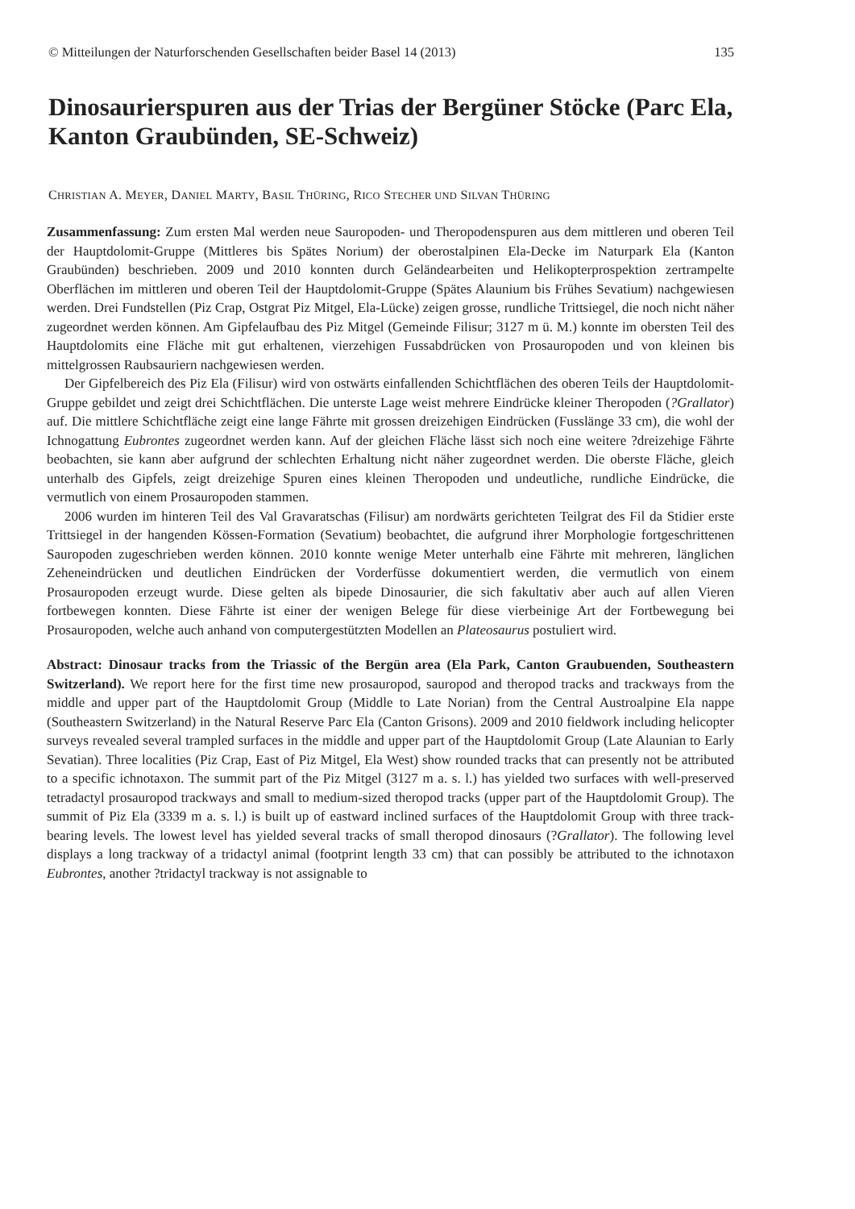© Mitteilungen der Naturforschenden Gesellschaften beider Basel 14 (2013) 135
Dinosaurierspuren aus der Trias der Bergüner Stöcke (Parc Ela, Kanton Graubünden, SE-Schweiz)
CHRISTIAN A. MEYER, DANIEL MARTY, BASIL THÜRING, RICO STECHER UND SILVAN THÜRING
Zusammenfassung: Zum ersten Mal werden neue Sauropoden- und Theropodenspuren aus dem mittleren und oberen Teil der Hauptdolomit-Gruppe (Mittleres bis Spätes Norium) der oberostalpinen Ela-Decke im Naturpark Ela (Kanton Graubünden) beschrieben. 2009 und 2010 konnten durch Geländearbeiten und Helikopterprospektion zertrampelte Oberflächen im mittleren und oberen Teil der Hauptdolomit-Gruppe (Spätes Alaunium bis Frühes Sevatium) nachgewiesen werden. Drei Fundstellen (Piz Crap, Ostgrat Piz Mitgel, Ela-Lücke) zeigen grosse, rundliche Trittsiegel, die noch nicht näher zugeordnet werden können. Am Gipfelaufbau des Piz Mitgel (Gemeinde Filisur; 3127 m ü. M.) konnte im obersten Teil des Hauptdolomits eine Fläche mit gut erhaltenen, vierzehigen Fussabdrücken von Prosauropoden und von kleinen bis mittelgrossen Raubsauriern nachgewiesen werden.
Der Gipfelbereich des Piz Ela (Filisur) wird von ostwärts einfallenden Schichtflächen des oberen Teils der Hauptdolomit-Gruppe gebildet und zeigt drei Schichtflächen. Die unterste Lage weist mehrere Eindrücke kleiner Theropoden (?Grallator) auf. Die mittlere Schichtfläche zeigt eine lange Fährte mit grossen dreizehigen Eindrücken (Fusslänge 33 cm), die wohl der Ichnogattung Eubrontes zugeordnet werden kann. Auf der gleichen Fläche lässt sich noch eine weitere ?dreizehige Fährte beobachten, sie kann aber aufgrund der schlechten Erhaltung nicht näher zugeordnet werden. Die oberste Fläche, gleich unterhalb des Gipfels, zeigt dreizehige Spuren eines kleinen Theropoden und undeutliche, rundliche Eindrücke, die vermutlich von einem Prosauropoden stammen.
2006 wurden im hinteren Teil des Val Gravaratschas (Filisur) am nordwärts gerichteten Teilgrat des Fil da Stidier erste Trittsiegel in der hangenden Kössen-Formation (Sevatium) beobachtet, die aufgrund ihrer Morphologie fortgeschrittenen Sauropoden zugeschrieben werden können. 2010 konnte wenige Meter unterhalb eine Fährte mit mehreren, länglichen Zeheneindrücken und deutlichen Eindrücken der Vorderfüsse dokumentiert werden, die vermutlich von einem Prosauropoden erzeugt wurde. Diese gelten als bipede Dinosaurier, die sich fakultativ aber auch auf allen Vieren fortbewegen konnten. Diese Fährte ist einer der wenigen Belege für diese vierbeinige Art der Fortbewegung bei Prosauropoden, welche auch anhand von computergestützten Modellen an Plateosaurus postuliert wird.
Abstract: Dinosaur tracks from the Triassic of the Bergün area (Ela Park, Canton Graubuenden, Southeastern Switzerland). We report here for the first time new prosauropod, sauropod and theropod tracks and trackways from the middle and upper part of the Hauptdolomit Group (Middle to Late Norian) from the Central Austroalpine Ela nappe (Southeastern Switzerland) in the Natural Reserve Parc Ela (Canton Grisons). 2009 and 2010 fieldwork including helicopter surveys revealed several trampled surfaces in the middle and upper part of the Hauptdolomit Group (Late Alaunian to Early Sevatian). Three localities (Piz Crap, East of Piz Mitgel, Ela West) show rounded tracks that can presently not be attributed to a specific ichnotaxon. The summit part of the Piz Mitgel (3127 m a. s. l.) has yielded two surfaces with well-preserved tetradactyl prosauropod trackways and small to medium-sized theropod tracks (upper part of the Hauptdolomit Group). The summit of Piz Ela (3339 m a. s. l.) is built up of eastward inclined surfaces of the Hauptdolomit Group with three track-bearing levels. The lowest level has yielded several tracks of small theropod dinosaurs (?Grallator). The following level displays a long trackway of a tridactyl animal (footprint length 33 cm) that can possibly be attributed to the ichnotaxon Eubrontes, another ?tridactyl trackway is not assignable to